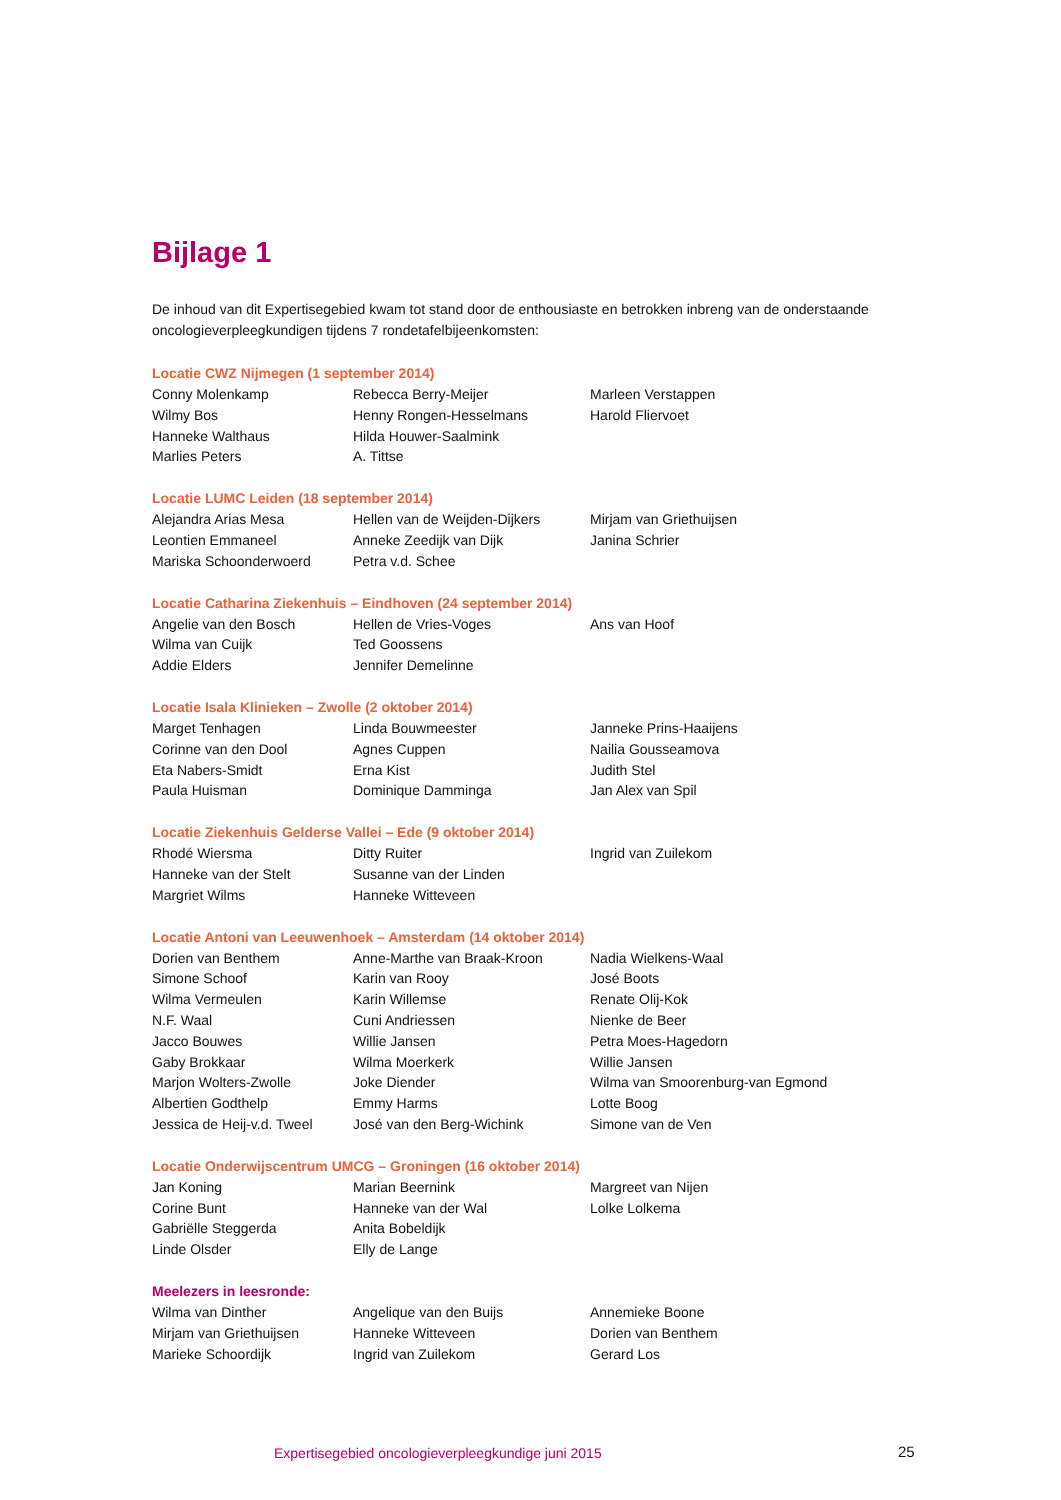Bijlage 1
De inhoud van dit Expertisegebied kwam tot stand door de enthousiaste en betrokken inbreng van de onderstaande oncologieverpleegkundigen tijdens 7 rondetafelbijeenkomsten:
Locatie CWZ Nijmegen (1 september 2014)
| Conny Molenkamp | Rebecca Berry-Meijer | Marleen Verstappen |
| Wilmy Bos | Henny Rongen-Hesselmans | Harold Fliervoet |
| Hanneke Walthaus | Hilda Houwer-Saalmink | |
| Marlies Peters | A. Tittse | |
Locatie LUMC Leiden (18 september 2014)
| Alejandra Arias Mesa | Hellen van de Weijden-Dijkers | Mirjam van Griethuijsen |
| Leontien Emmaneel | Anneke Zeedijk van Dijk | Janina Schrier |
| Mariska Schoonderwoerd | Petra v.d. Schee | |
Locatie Catharina Ziekenhuis – Eindhoven (24 september 2014)
| Angelie van den Bosch | Hellen de Vries-Voges | Ans van Hoof |
| Wilma van Cuijk | Ted Goossens | |
| Addie Elders | Jennifer Demelinne | |
Locatie Isala Klinieken – Zwolle (2 oktober 2014)
| Marget Tenhagen | Linda Bouwmeester | Janneke Prins-Haaijens |
| Corinne van den Dool | Agnes Cuppen | Nailia Gousseamova |
| Eta Nabers-Smidt | Erna Kist | Judith Stel |
| Paula Huisman | Dominique Damminga | Jan Alex van Spil |
Locatie Ziekenhuis Gelderse Vallei – Ede (9 oktober 2014)
| Rhodé Wiersma | Ditty Ruiter | Ingrid van Zuilekom |
| Hanneke van der Stelt | Susanne van der Linden | |
| Margriet Wilms | Hanneke Witteveen | |
Locatie Antoni van Leeuwenhoek – Amsterdam (14 oktober 2014)
| Dorien van Benthem | Anne-Marthe van Braak-Kroon | Nadia Wielkens-Waal |
| Simone Schoof | Karin van Rooy | José Boots |
| Wilma Vermeulen | Karin Willemse | Renate Olij-Kok |
| N.F. Waal | Cuni Andriessen | Nienke de Beer |
| Jacco Bouwes | Willie Jansen | Petra Moes-Hagedorn |
| Gaby Brokkaar | Wilma Moerkerk | Willie Jansen |
| Marjon Wolters-Zwolle | Joke Diender | Wilma van Smoorenburg-van Egmond |
| Albertien Godthelp | Emmy Harms | Lotte Boog |
| Jessica de Heij-v.d. Tweel | José van den Berg-Wichink | Simone van de Ven |
Locatie Onderwijscentrum UMCG – Groningen (16 oktober 2014)
| Jan Koning | Marian Beernink | Margreet van Nijen |
| Corine Bunt | Hanneke van der Wal | Lolke Lolkema |
| Gabriëlle Steggerda | Anita Bobeldijk | |
| Linde Olsder | Elly de Lange | |
Meelezers in leesronde:
| Wilma van Dinther | Angelique van den Buijs | Annemieke Boone |
| Mirjam van Griethuijsen | Hanneke Witteveen | Dorien van Benthem |
| Marieke Schoordijk | Ingrid van Zuilekom | Gerard Los |
Expertisegebied oncologieverpleegkundige juni 2015
25